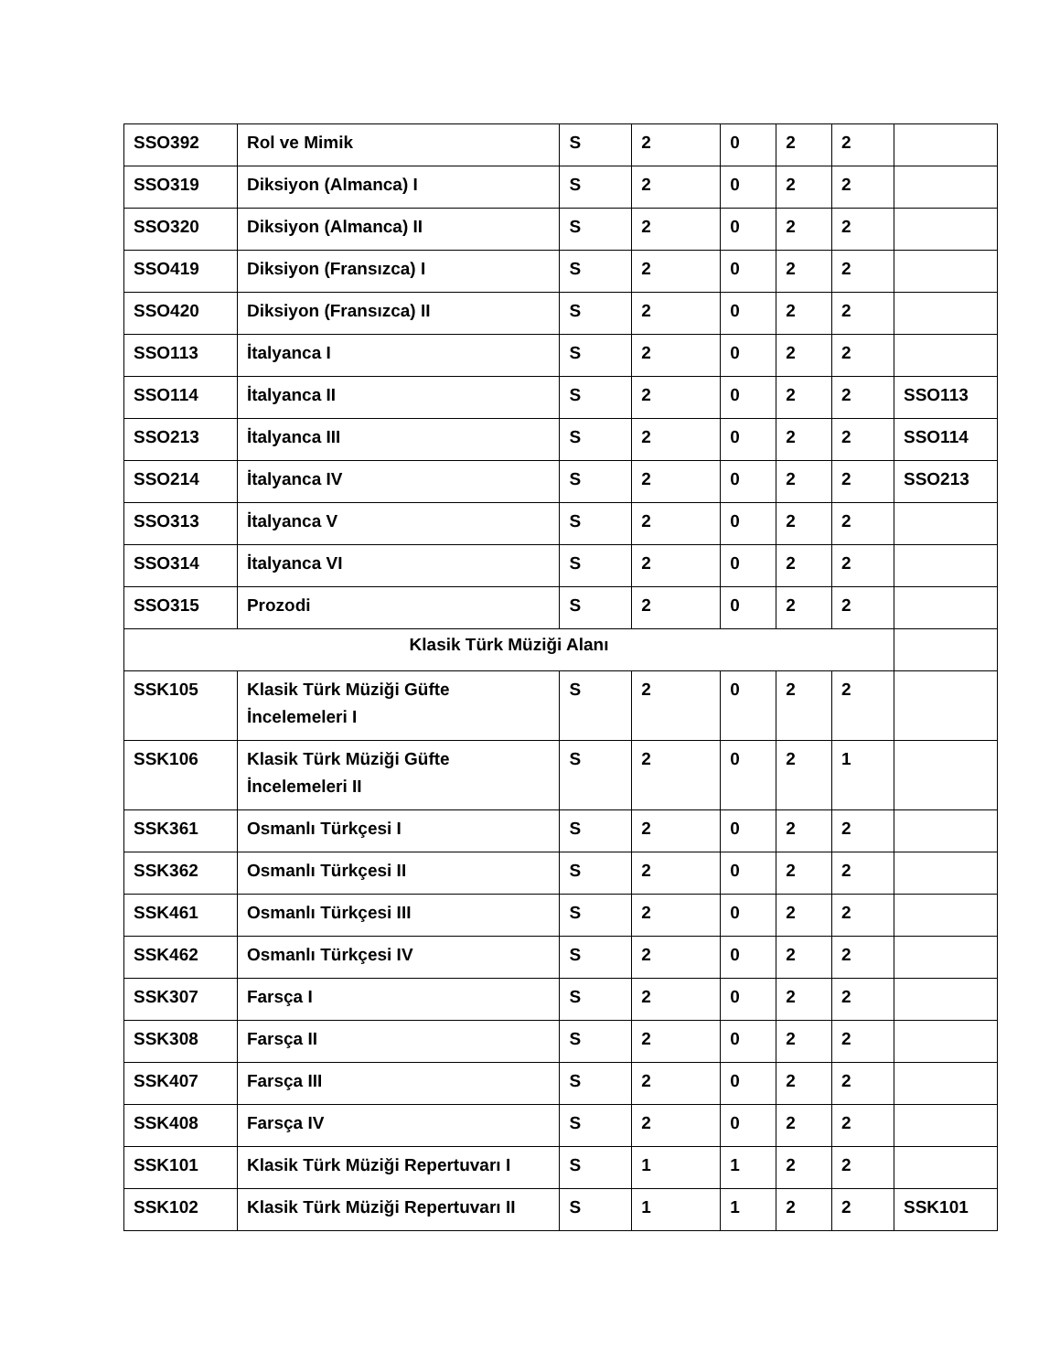| SSO392 | Rol ve Mimik | S | 2 | 0 | 2 | 2 | |
| SSO319 | Diksiyon (Almanca) I | S | 2 | 0 | 2 | 2 | |
| SSO320 | Diksiyon (Almanca) II | S | 2 | 0 | 2 | 2 | |
| SSO419 | Diksiyon (Fransızca) I | S | 2 | 0 | 2 | 2 | |
| SSO420 | Diksiyon (Fransızca) II | S | 2 | 0 | 2 | 2 | |
| SSO113 | İtalyanca I | S | 2 | 0 | 2 | 2 | |
| SSO114 | İtalyanca II | S | 2 | 0 | 2 | 2 | SSO113 |
| SSO213 | İtalyanca III | S | 2 | 0 | 2 | 2 | SSO114 |
| SSO214 | İtalyanca IV | S | 2 | 0 | 2 | 2 | SSO213 |
| SSO313 | İtalyanca V | S | 2 | 0 | 2 | 2 | |
| SSO314 | İtalyanca VI | S | 2 | 0 | 2 | 2 | |
| SSO315 | Prozodi | S | 2 | 0 | 2 | 2 | |
| Klasik Türk Müziği Alanı | | | | | | | |
| SSK105 | Klasik Türk Müziği Güfte İncelemeleri I | S | 2 | 0 | 2 | 2 | |
| SSK106 | Klasik Türk Müziği Güfte İncelemeleri II | S | 2 | 0 | 2 | 1 | |
| SSK361 | Osmanlı Türkçesi I | S | 2 | 0 | 2 | 2 | |
| SSK362 | Osmanlı Türkçesi II | S | 2 | 0 | 2 | 2 | |
| SSK461 | Osmanlı Türkçesi III | S | 2 | 0 | 2 | 2 | |
| SSK462 | Osmanlı Türkçesi IV | S | 2 | 0 | 2 | 2 | |
| SSK307 | Farsça I | S | 2 | 0 | 2 | 2 | |
| SSK308 | Farsça II | S | 2 | 0 | 2 | 2 | |
| SSK407 | Farsça III | S | 2 | 0 | 2 | 2 | |
| SSK408 | Farsça IV | S | 2 | 0 | 2 | 2 | |
| SSK101 | Klasik Türk Müziği Repertuvarı I | S | 1 | 1 | 2 | 2 | |
| SSK102 | Klasik Türk Müziği Repertuvarı II | S | 1 | 1 | 2 | 2 | SSK101 |